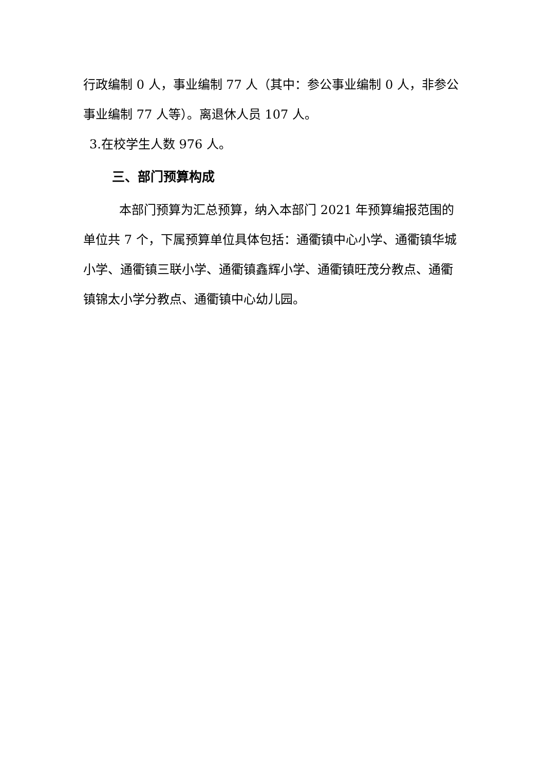行政编制 0 人，事业编制 77 人（其中：参公事业编制 0 人，非参公事业编制 77 人等）。离退休人员 107 人。
3.在校学生人数 976 人。
三、部门预算构成
本部门预算为汇总预算，纳入本部门 2021 年预算编报范围的单位共 7 个，下属预算单位具体包括：通衢镇中心小学、通衢镇华城小学、通衢镇三联小学、通衢镇鑫辉小学、通衢镇旺茂分教点、通衢镇锦太小学分教点、通衢镇中心幼儿园。